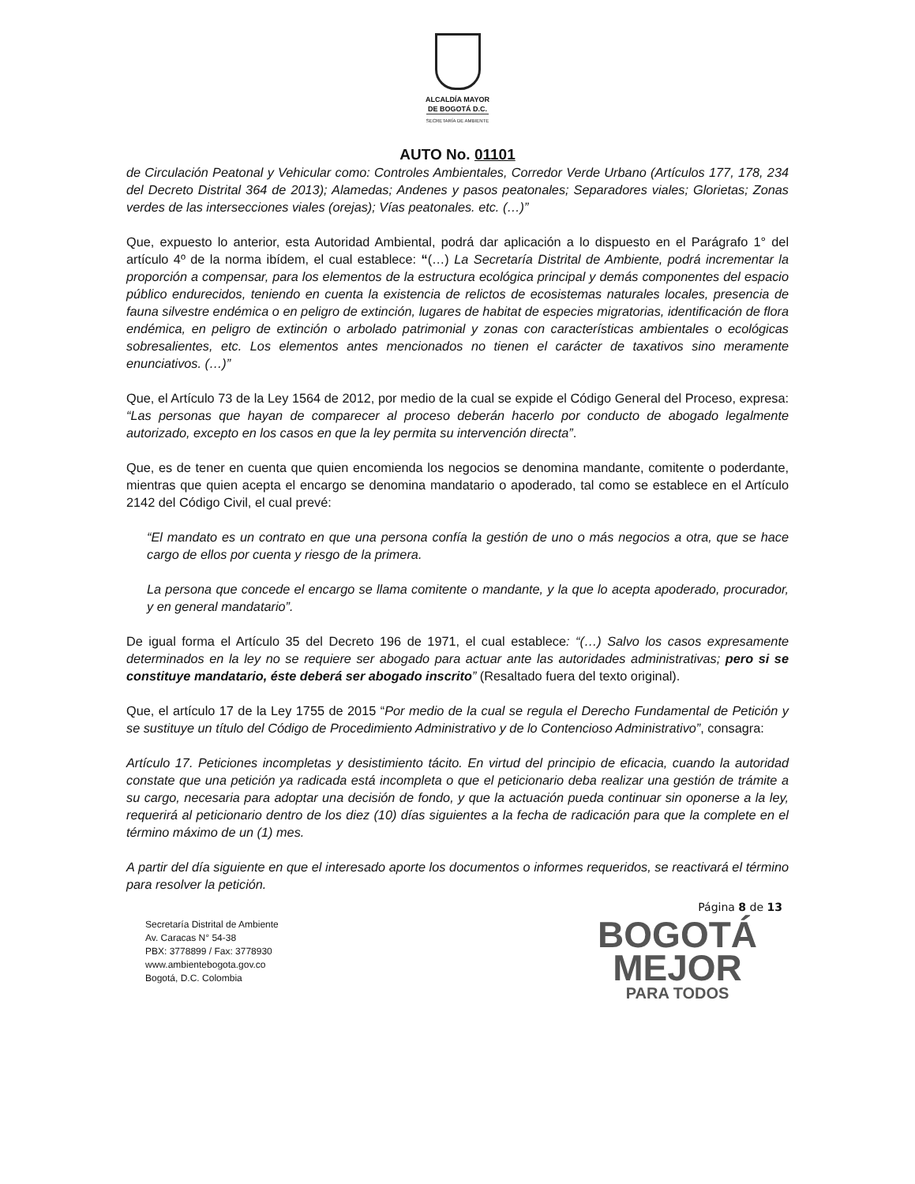ALCALDÍA MAYOR
DE BOGOTÁ D.C.
SECRETARÍA DE AMBIENTE
AUTO No. 01101
de Circulación Peatonal y Vehicular como: Controles Ambientales, Corredor Verde Urbano (Artículos 177, 178, 234 del Decreto Distrital 364 de 2013); Alamedas; Andenes y pasos peatonales; Separadores viales; Glorietas; Zonas verdes de las intersecciones viales (orejas); Vías peatonales. etc. (…)”
Que, expuesto lo anterior, esta Autoridad Ambiental, podrá dar aplicación a lo dispuesto en el Parágrafo 1° del artículo 4º de la norma ibídem, el cual establece: “(…) La Secretaría Distrital de Ambiente, podrá incrementar la proporción a compensar, para los elementos de la estructura ecológica principal y demás componentes del espacio público endurecidos, teniendo en cuenta la existencia de relictos de ecosistemas naturales locales, presencia de fauna silvestre endémica o en peligro de extinción, lugares de habitat de especies migratorias, identificación de flora endémica, en peligro de extinción o arbolado patrimonial y zonas con características ambientales o ecológicas sobresalientes, etc. Los elementos antes mencionados no tienen el carácter de taxativos sino meramente enunciativos. (…)”
Que, el Artículo 73 de la Ley 1564 de 2012, por medio de la cual se expide el Código General del Proceso, expresa: “Las personas que hayan de comparecer al proceso deberán hacerlo por conducto de abogado legalmente autorizado, excepto en los casos en que la ley permita su intervención directa”.
Que, es de tener en cuenta que quien encomienda los negocios se denomina mandante, comitente o poderdante, mientras que quien acepta el encargo se denomina mandatario o apoderado, tal como se establece en el Artículo 2142 del Código Civil, el cual prevé:
“El mandato es un contrato en que una persona confía la gestión de uno o más negocios a otra, que se hace cargo de ellos por cuenta y riesgo de la primera.
La persona que concede el encargo se llama comitente o mandante, y la que lo acepta apoderado, procurador, y en general mandatario”.
De igual forma el Artículo 35 del Decreto 196 de 1971, el cual establece: “(…) Salvo los casos expresamente determinados en la ley no se requiere ser abogado para actuar ante las autoridades administrativas; pero si se constituye mandatario, éste deberá ser abogado inscrito” (Resaltado fuera del texto original).
Que, el artículo 17 de la Ley 1755 de 2015 “Por medio de la cual se regula el Derecho Fundamental de Petición y se sustituye un título del Código de Procedimiento Administrativo y de lo Contencioso Administrativo”, consagra:
Artículo 17. Peticiones incompletas y desistimiento tácito. En virtud del principio de eficacia, cuando la autoridad constate que una petición ya radicada está incompleta o que el peticionario deba realizar una gestión de trámite a su cargo, necesaria para adoptar una decisión de fondo, y que la actuación pueda continuar sin oponerse a la ley, requerirá al peticionario dentro de los diez (10) días siguientes a la fecha de radicación para que la complete en el término máximo de un (1) mes.
A partir del día siguiente en que el interesado aporte los documentos o informes requeridos, se reactivará el término para resolver la petición.
Página 8 de 13
Secretaría Distrital de Ambiente
Av. Caracas N° 54-38
PBX: 3778899 / Fax: 3778930
www.ambientebogota.gov.co
Bogotá, D.C. Colombia
BOGOTÁ
MEJOR
PARA TODOS